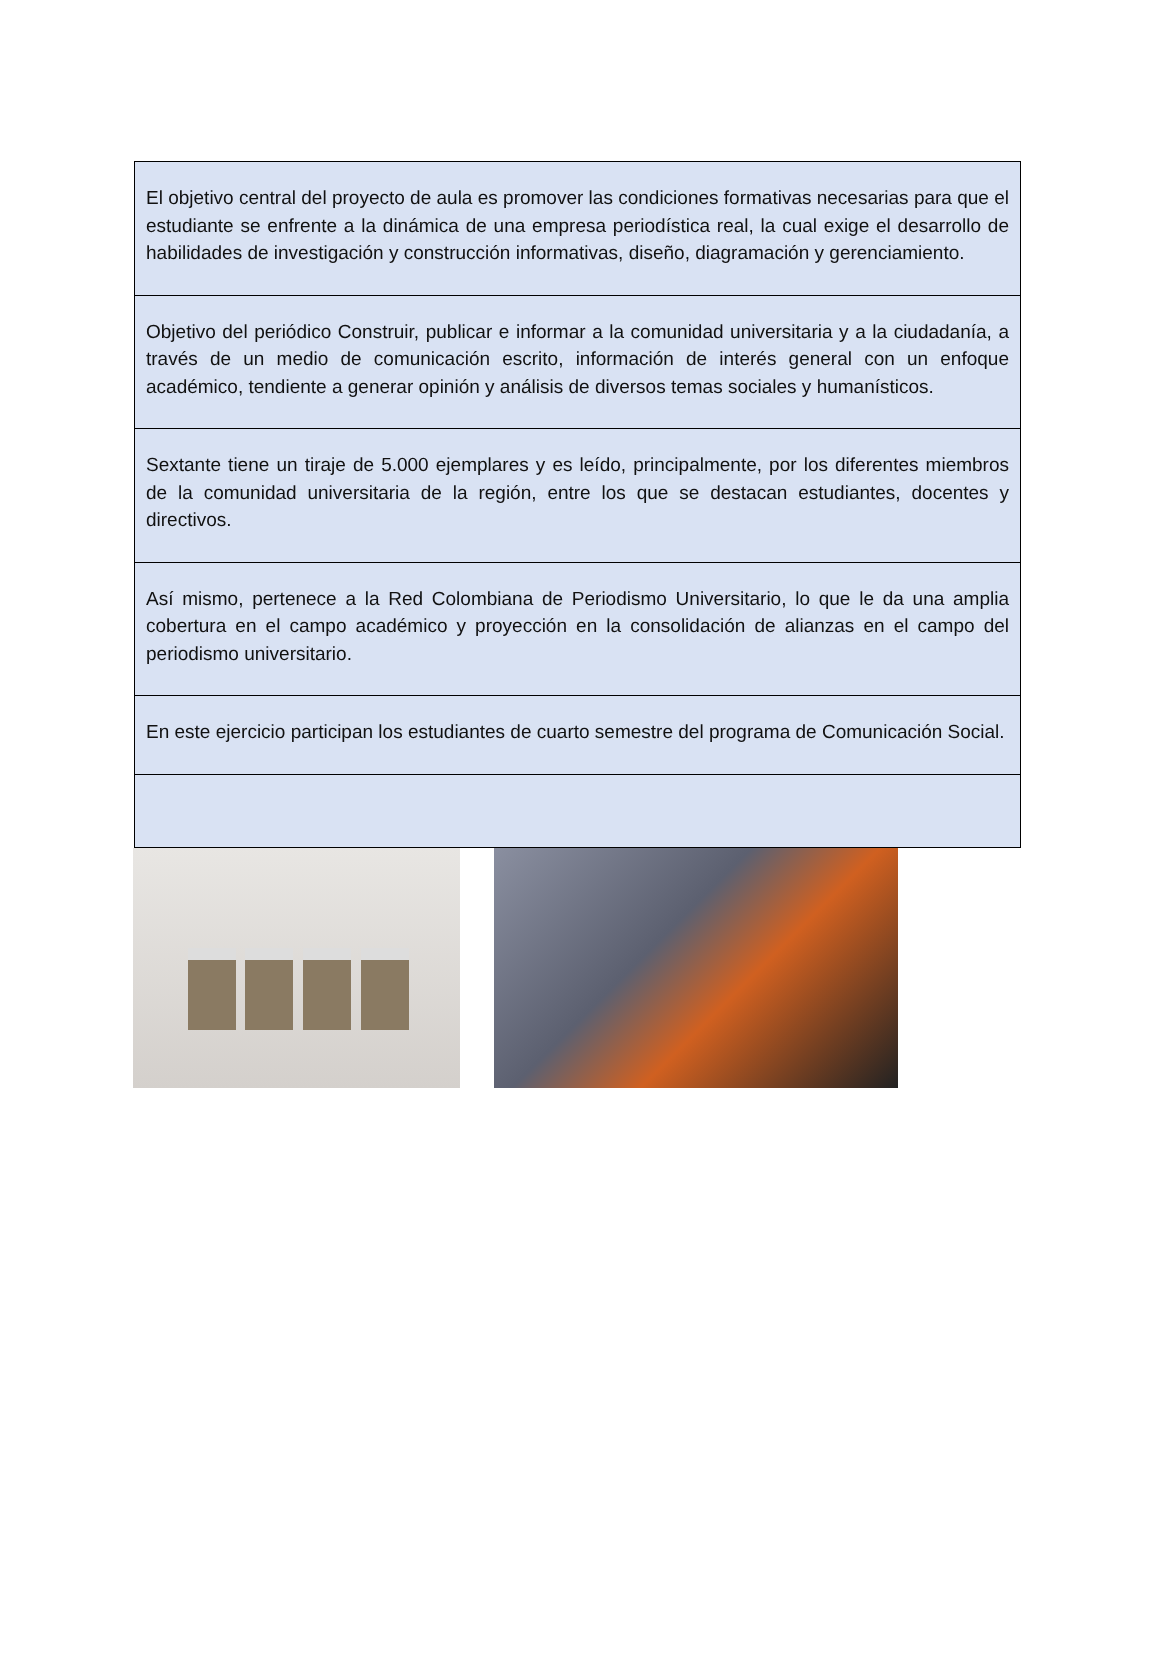| El objetivo central del proyecto de aula es promover las condiciones formativas necesarias para que el estudiante se enfrente a la dinámica de una empresa periodística real, la cual exige el desarrollo de habilidades de investigación y construcción informativas, diseño, diagramación y gerenciamiento. |
| Objetivo del periódico Construir, publicar e informar a la comunidad universitaria y a la ciudadanía, a través de un medio de comunicación escrito, información de interés general con un enfoque académico, tendiente a generar opinión y análisis de diversos temas sociales y humanísticos. |
| Sextante tiene un tiraje de 5.000 ejemplares y es leído, principalmente, por los diferentes miembros de la comunidad universitaria de la región, entre los que se destacan estudiantes, docentes y directivos. |
| Así mismo, pertenece a la Red Colombiana de Periodismo Universitario, lo que le da una amplia cobertura en el campo académico y proyección en la consolidación de alianzas en el campo del periodismo universitario. |
| En este ejercicio participan los estudiantes de cuarto semestre del programa de Comunicación Social. |